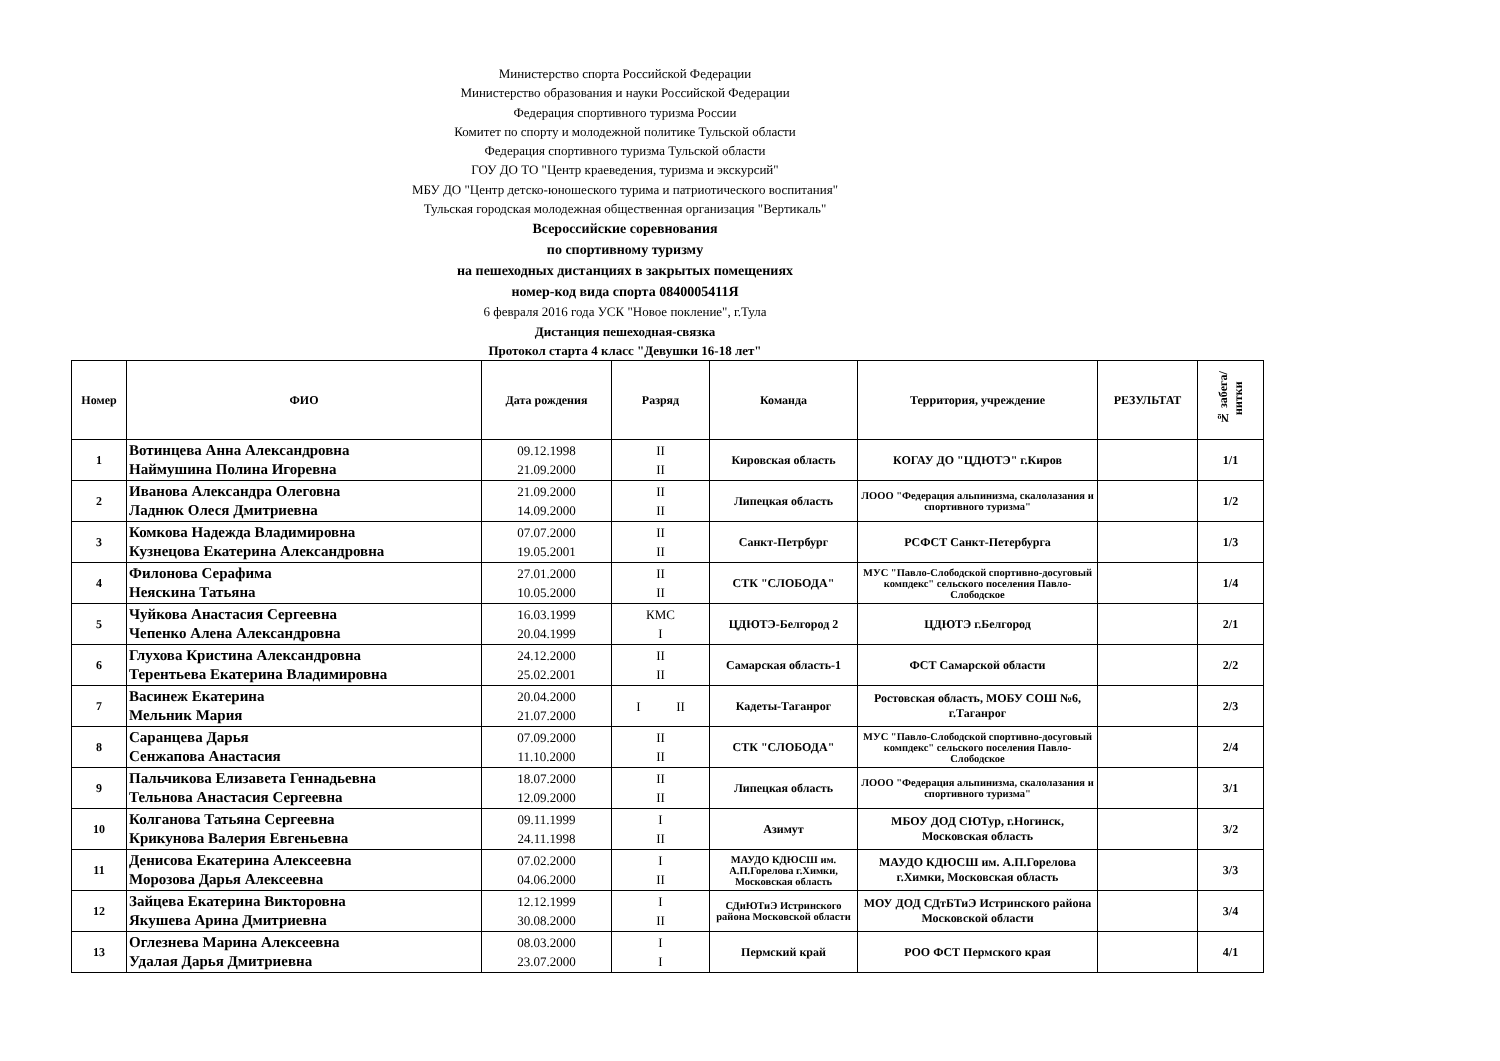Министерство спорта Российской Федерации
Министерство образования и науки Российской Федерации
Федерация спортивного туризма России
Комитет по спорту и молодежной политике Тульской области
Федерация спортивного туризма Тульской области
ГОУ ДО ТО "Центр краеведения, туризма и экскурсий"
МБУ ДО "Центр детско-юношеского турима и патриотического воспитания"
Тульская городская молодежная общественная организация "Вертикаль"
Всероссийские соревнования
по спортивному туризму
на пешеходных дистанциях в закрытых помещениях
номер-код вида спорта 0840005411Я
6 февраля 2016 года УСК "Новое покление", г.Тула
Дистанция пешеходная-связка
Протокол старта 4 класс "Девушки 16-18 лет"
| Номер | ФИО | Дата рождения | Разряд | Команда | Территория, учреждение | РЕЗУЛЬТАТ | № забега/нитки |
| --- | --- | --- | --- | --- | --- | --- | --- |
| 1 | Вотинцева Анна Александровна Наймушина Полина Игоревна | 09.12.1998 21.09.2000 | II II | Кировская область | КОГАУ ДО "ЦДЮТЭ" г.Киров | | 1/1 |
| 2 | Иванова Александра Олеговна Ладнюк Олеся Дмитриевна | 21.09.2000 14.09.2000 | II II | Липецкая область | ЛООО "Федерация альпинизма, скалолазания и спортивного туризма" | | 1/2 |
| 3 | Комкова Надежда Владимировна Кузнецова Екатерина Александровна | 07.07.2000 19.05.2001 | II II | Санкт-Петрбург | РСФСТ Санкт-Петербурга | | 1/3 |
| 4 | Филонова Серафима Неяскина Татьяна | 27.01.2000 10.05.2000 | II II | СТК "СЛОБОДА" | МУС "Павло-Слободской спортивно-досуговый компдекс" сельского поселения Павло-Слободское | | 1/4 |
| 5 | Чуйкова Анастасия Сергеевна Чепенко Алена Александровна | 16.03.1999 20.04.1999 | КМС I | ЦДЮТЭ-Белгород 2 | ЦДЮТЭ г.Белгород | | 2/1 |
| 6 | Глухова Кристина Александровна Терентьева Екатерина Владимировна | 24.12.2000 25.02.2001 | II II | Самарская область-1 | ФСТ Самарской области | | 2/2 |
| 7 | Васинеж Екатерина Мельник Мария | 20.04.2000 21.07.2000 | I II | Кадеты-Таганрог | Ростовская область, МОБУ СОШ №6, г.Таганрог | | 2/3 |
| 8 | Саранцева Дарья Сенжапова Анастасия | 07.09.2000 11.10.2000 | II II | СТК "СЛОБОДА" | МУС "Павло-Слободской спортивно-досуговый компдекс" сельского поселения Павло-Слободское | | 2/4 |
| 9 | Пальчикова Елизавета Геннадьевна Тельнова Анастасия Сергеевна | 18.07.2000 12.09.2000 | II II | Липецкая область | ЛООО "Федерация альпинизма, скалолазания и спортивного туризма" | | 3/1 |
| 10 | Колганова Татьяна Сергеевна Крикунова Валерия Евгеньевна | 09.11.1999 24.11.1998 | I II | Азимут | МБОУ ДОД СЮТур, г.Ногинск, Московская область | | 3/2 |
| 11 | Денисова Екатерина Алексеевна Морозова Дарья Алексеевна | 07.02.2000 04.06.2000 | I II | МАУДО КДЮСШ им. А.П.Горелова г.Химки, Московская область | МАУДО КДЮСШ им. А.П.Горелова г.Химки, Московская область | | 3/3 |
| 12 | Зайцева Екатерина Викторовна Якушева Арина Дмитриевна | 12.12.1999 30.08.2000 | I II | СДиЮТиЭ Истринского района Московской области | МОУ ДОД СДтБТиЭ Истринского района Московской области | | 3/4 |
| 13 | Оглезнева Марина Алексеевна Удалая Дарья Дмитриевна | 08.03.2000 23.07.2000 | I I | Пермский край | РОО ФСТ Пермского края | | 4/1 |